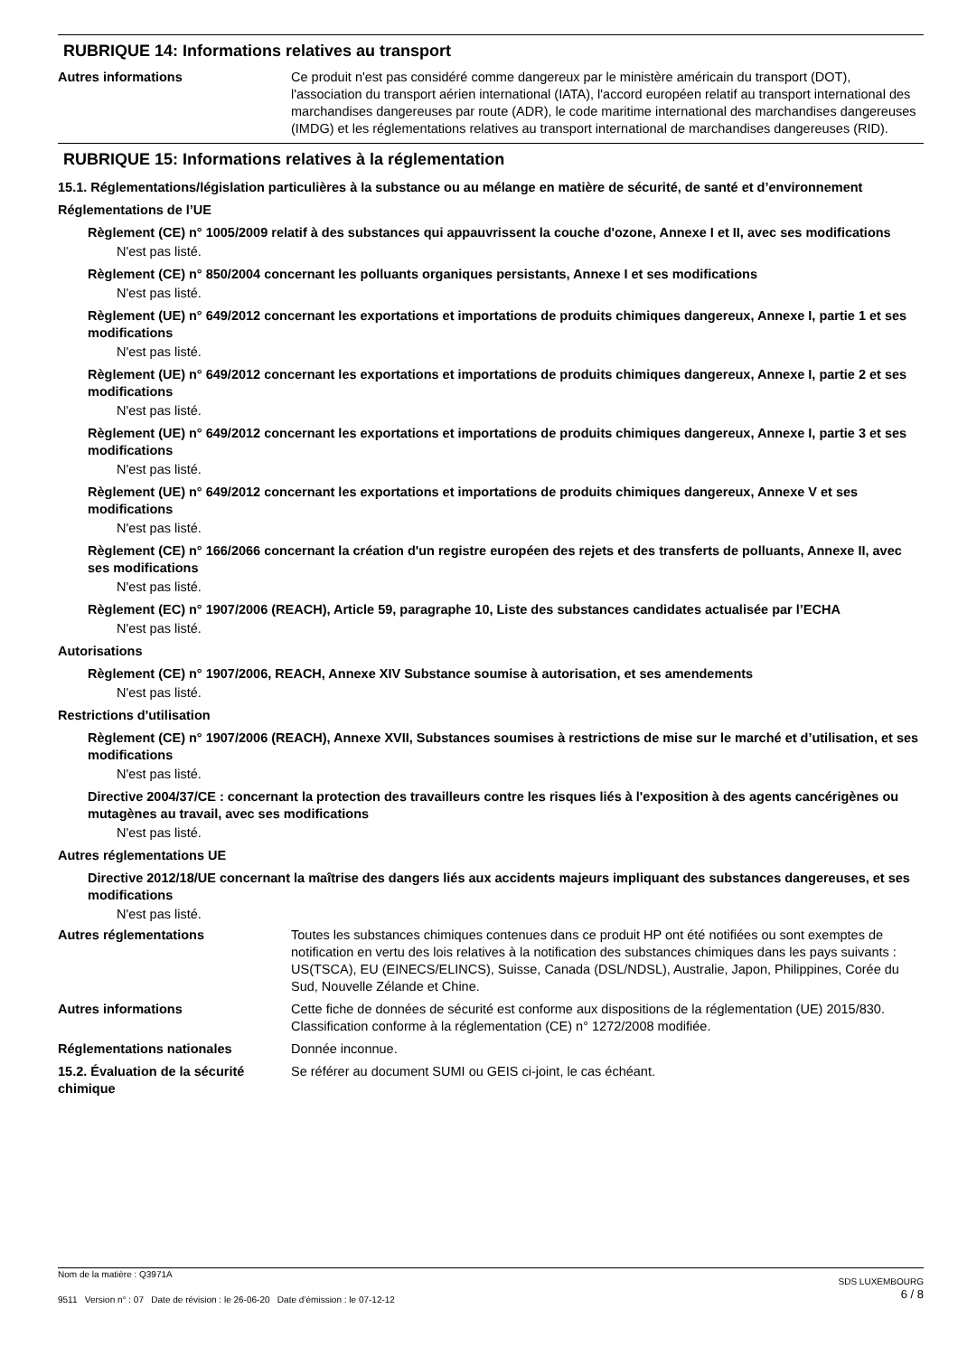RUBRIQUE 14: Informations relatives au transport
Autres informations Ce produit n'est pas considéré comme dangereux par le ministère américain du transport (DOT), l'association du transport aérien international (IATA), l'accord européen relatif au transport international des marchandises dangereuses par route (ADR), le code maritime international des marchandises dangereuses (IMDG) et les réglementations relatives au transport international de marchandises dangereuses (RID).
RUBRIQUE 15: Informations relatives à la réglementation
15.1. Réglementations/législation particulières à la substance ou au mélange en matière de sécurité, de santé et d’environnement
Réglementations de l’UE
Règlement (CE) n° 1005/2009 relatif à des substances qui appauvrissent la couche d'ozone, Annexe I et II, avec ses modifications
N'est pas listé.
Règlement (CE) n° 850/2004 concernant les polluants organiques persistants, Annexe I et ses modifications
N'est pas listé.
Règlement (UE) n° 649/2012 concernant les exportations et importations de produits chimiques dangereux, Annexe I, partie 1 et ses modifications
N'est pas listé.
Règlement (UE) n° 649/2012 concernant les exportations et importations de produits chimiques dangereux, Annexe I, partie 2 et ses modifications
N'est pas listé.
Règlement (UE) n° 649/2012 concernant les exportations et importations de produits chimiques dangereux, Annexe I, partie 3 et ses modifications
N'est pas listé.
Règlement (UE) n° 649/2012 concernant les exportations et importations de produits chimiques dangereux, Annexe V et ses modifications
N'est pas listé.
Règlement (CE) n° 166/2066 concernant la création d'un registre européen des rejets et des transferts de polluants, Annexe II, avec ses modifications
N'est pas listé.
Règlement (EC) n° 1907/2006 (REACH), Article 59, paragraphe 10, Liste des substances candidates actualisée par l’ECHA
N'est pas listé.
Autorisations
Règlement (CE) n° 1907/2006, REACH, Annexe XIV Substance soumise à autorisation, et ses amendements
N'est pas listé.
Restrictions d'utilisation
Règlement (CE) n° 1907/2006 (REACH), Annexe XVII, Substances soumises à restrictions de mise sur le marché et d’utilisation, et ses modifications
N'est pas listé.
Directive 2004/37/CE : concernant la protection des travailleurs contre les risques liés à l'exposition à des agents cancérigènes ou mutagènes au travail, avec ses modifications
N'est pas listé.
Autres réglementations UE
Directive 2012/18/UE concernant la maîtrise des dangers liés aux accidents majeurs impliquant des substances dangereuses, et ses modifications
N'est pas listé.
Autres réglementations Toutes les substances chimiques contenues dans ce produit HP ont été notifiées ou sont exemptes de notification en vertu des lois relatives à la notification des substances chimiques dans les pays suivants : US(TSCA), EU (EINECS/ELINCS), Suisse, Canada (DSL/NDSL), Australie, Japon, Philippines, Corée du Sud, Nouvelle Zélande et Chine.
Autres informations Cette fiche de données de sécurité est conforme aux dispositions de la réglementation (UE) 2015/830. Classification conforme à la réglementation (CE) n° 1272/2008 modifiée.
Réglementations nationales Donnée inconnue.
15.2. Évaluation de la sécurité chimique
Se référer au document SUMI ou GEIS ci-joint, le cas échéant.
Nom de la matière : Q3971A
9511 Version n° : 07 Date de révision : le 26-06-20 Date d’émission : le 07-12-12
SDS LUXEMBOURG
6 / 8